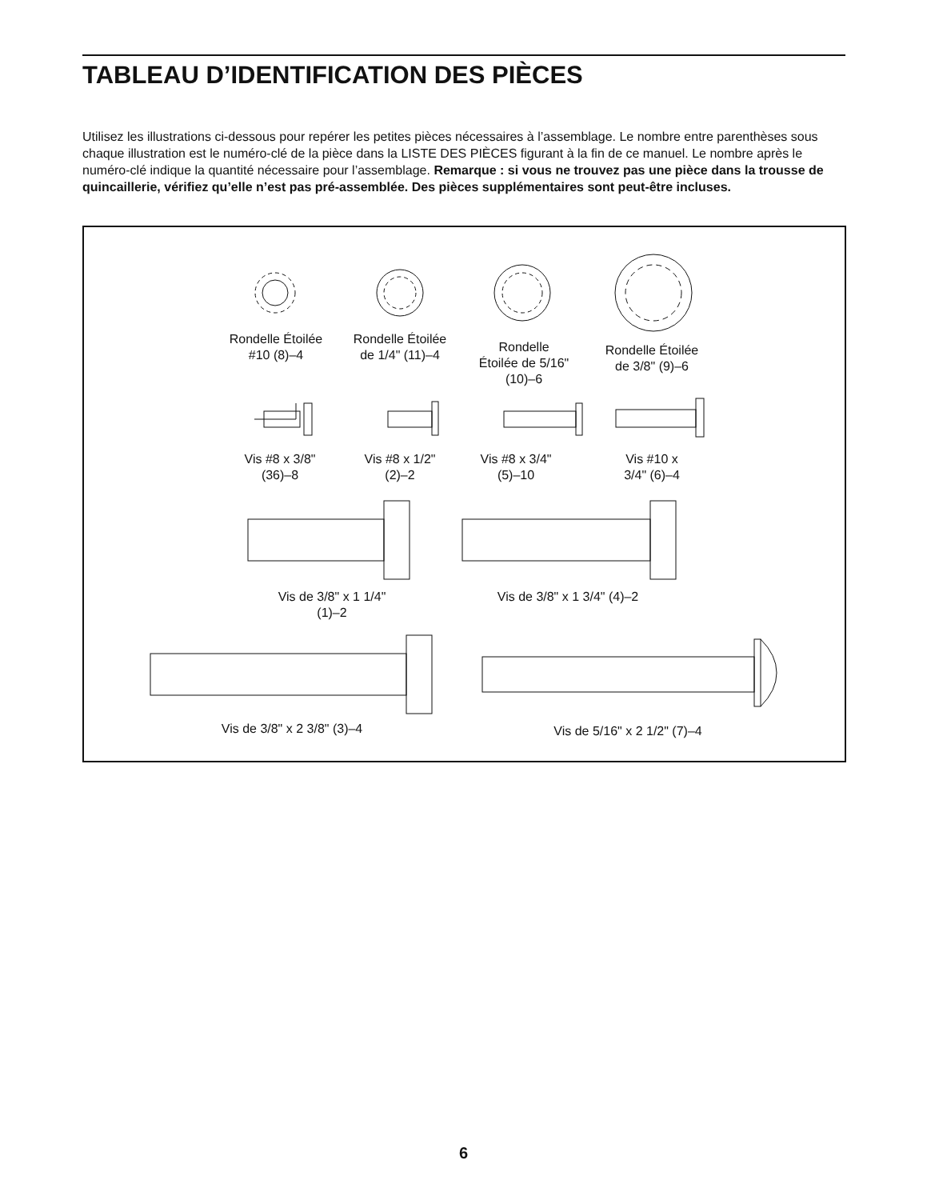TABLEAU D’IDENTIFICATION DES PIÈCES
Utilisez les illustrations ci-dessous pour repérer les petites pièces nécessaires à l’assemblage. Le nombre entre parenthèses sous chaque illustration est le numéro-clé de la pièce dans la LISTE DES PIÈCES figurant à la fin de ce manuel. Le nombre après le numéro-clé indique la quantité nécessaire pour l’assemblage. Remarque : si vous ne trouvez pas une pièce dans la trousse de quincaillerie, vérifiez qu’elle n’est pas pré-assemblée. Des pièces supplémentaires sont peut-être incluses.
Rondelle Étoilée
#10 (8)–4
Rondelle Étoilée
de 1/4" (11)–4
Rondelle
Étoilée de 5/16"
(10)–6
Rondelle Étoilée
de 3/8" (9)–6
Vis #8 x 3/8"
(36)–8
Vis #8 x 1/2"
(2)–2
Vis #8 x 3/4"
(5)–10
Vis #10 x
3/4" (6)–4
Vis de 3/8" x 1 1/4"
(1)–2
Vis de 3/8" x 1 3/4" (4)–2
Vis de 3/8" x 2 3/8" (3)–4
Vis de 5/16" x 2 1/2" (7)–4
6